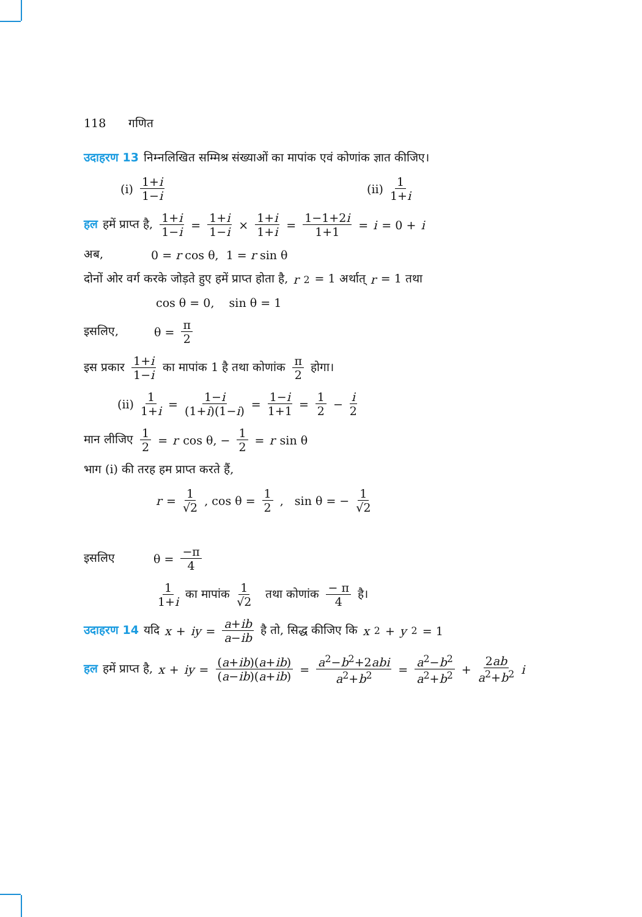118 गणित
उदाहरण 13 निम्नलिखित सम्मिश्र संख्याओं का मापांक एवं कोणांक ज्ञात कीजिए।
(i) 1+i 1−i (ii) 1 1+i
हल हमें प्राप्त है, 1+i 1−i = 1+i 1−i × 1+i 1+i = 1−1+2i 1+1 = i = 0 + i
अब, 0 = r cos θ, 1 = r sin θ
दोनों ओर वर्ग करके जोड़ते हुए हमें प्राप्त होता है, r<sup>2</sup> = 1 अर्थात् r = 1 तथा
cos θ = 0, sin θ = 1
इसलिए, θ = π 2
इस प्रकार 1+i 1−i का मापांक 1 है तथा कोणांक π 2 होगा।
(ii) 1 1+i = 1−i (1+i)(1−i) = 1−i 1+1 = 1 2 − i 2
मान लीजिए 1 2 = r cos θ, − 1 2 = r sin θ
भाग (i) की तरह हम प्राप्त करते हैं,
r = 1 √2, cos θ = 1 2, sin θ = − 1 √2
इसलिए θ = −π 4
1 1+i का मापांक 1 √2 तथा कोणांक − π 4 है।
उदाहरण 14 यदि x + iy = a+ib a−ib है तो, सिद्ध कीजिए कि x<sup>2</sup> + y<sup>2</sup> = 1
हल हमें प्राप्त है, x + iy = (a+ib)(a+ib) (a−ib)(a+ib) = a<sup>2</sup>−b<sup>2</sup>+2abi a<sup>2</sup>+b<sup>2</sup> = a<sup>2</sup>−b<sup>2</sup> a<sup>2</sup>+b<sup>2</sup> + 2ab a<sup>2</sup>+b<sup>2</sup> i